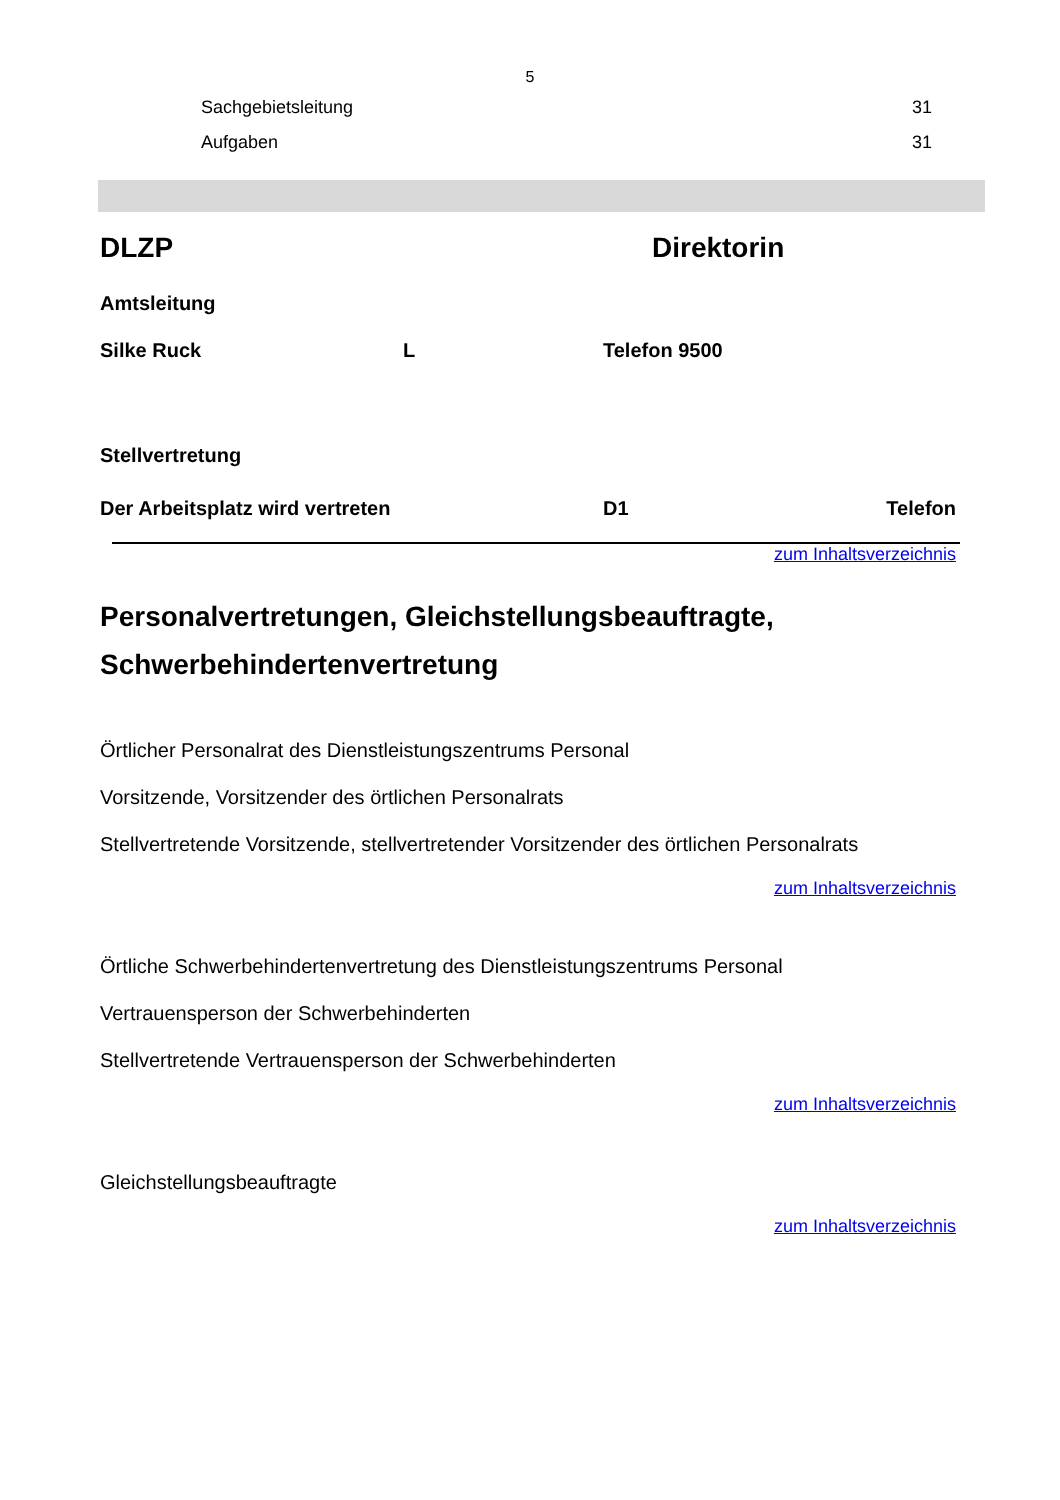5
Sachgebietsleitung 31
Aufgaben 31
DLZP Direktorin
Amtsleitung
Silke Ruck L Telefon 9500
Stellvertretung
Der Arbeitsplatz wird vertreten D1 Telefon
zum Inhaltsverzeichnis
Personalvertretungen, Gleichstellungsbeauftragte, Schwerbehindertenvertretung
Örtlicher Personalrat des Dienstleistungszentrums Personal
Vorsitzende, Vorsitzender des örtlichen Personalrats
Stellvertretende Vorsitzende, stellvertretender Vorsitzender des örtlichen Personalrats
zum Inhaltsverzeichnis
Örtliche Schwerbehindertenvertretung des Dienstleistungszentrums Personal
Vertrauensperson der Schwerbehinderten
Stellvertretende Vertrauensperson der Schwerbehinderten
zum Inhaltsverzeichnis
Gleichstellungsbeauftragte
zum Inhaltsverzeichnis